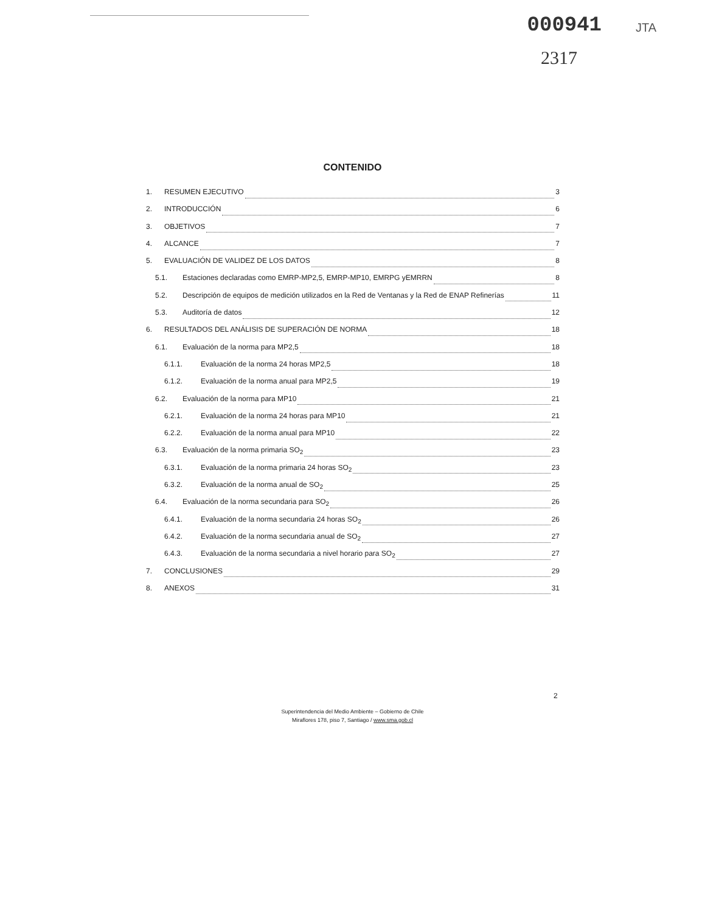000941 JTA
2317
CONTENIDO
1. RESUMEN EJECUTIVO 3
2. INTRODUCCIÓN 6
3. OBJETIVOS 7
4. ALCANCE 7
5. EVALUACIÓN DE VALIDEZ DE LOS DATOS 8
5.1. Estaciones declaradas como EMRP-MP2,5, EMRP-MP10, EMRPG yEMRRN 8
5.2. Descripción de equipos de medición utilizados en la Red de Ventanas y la Red de ENAP Refinerías 11
5.3. Auditoría de datos 12
6. RESULTADOS DEL ANÁLISIS DE SUPERACIÓN DE NORMA 18
6.1. Evaluación de la norma para MP2,5 18
6.1.1. Evaluación de la norma 24 horas MP2,5 18
6.1.2. Evaluación de la norma anual para MP2,5 19
6.2. Evaluación de la norma para MP10 21
6.2.1. Evaluación de la norma 24 horas para MP10 21
6.2.2. Evaluación de la norma anual para MP10 22
6.3. Evaluación de la norma primaria SO<sub>2</sub> 23
6.3.1. Evaluación de la norma primaria 24 horas SO<sub>2</sub> 23
6.3.2. Evaluación de la norma anual de SO<sub>2</sub> 25
6.4. Evaluación de la norma secundaria para SO<sub>2</sub> 26
6.4.1. Evaluación de la norma secundaria 24 horas SO<sub>2</sub> 26
6.4.2. Evaluación de la norma secundaria anual de SO<sub>2</sub> 27
6.4.3. Evaluación de la norma secundaria a nivel horario para SO<sub>2</sub> 27
7. CONCLUSIONES 29
8. ANEXOS 31
2
Superintendencia del Medio Ambiente – Gobierno de Chile
Miraflores 178, piso 7, Santiago / www.sma.gob.cl